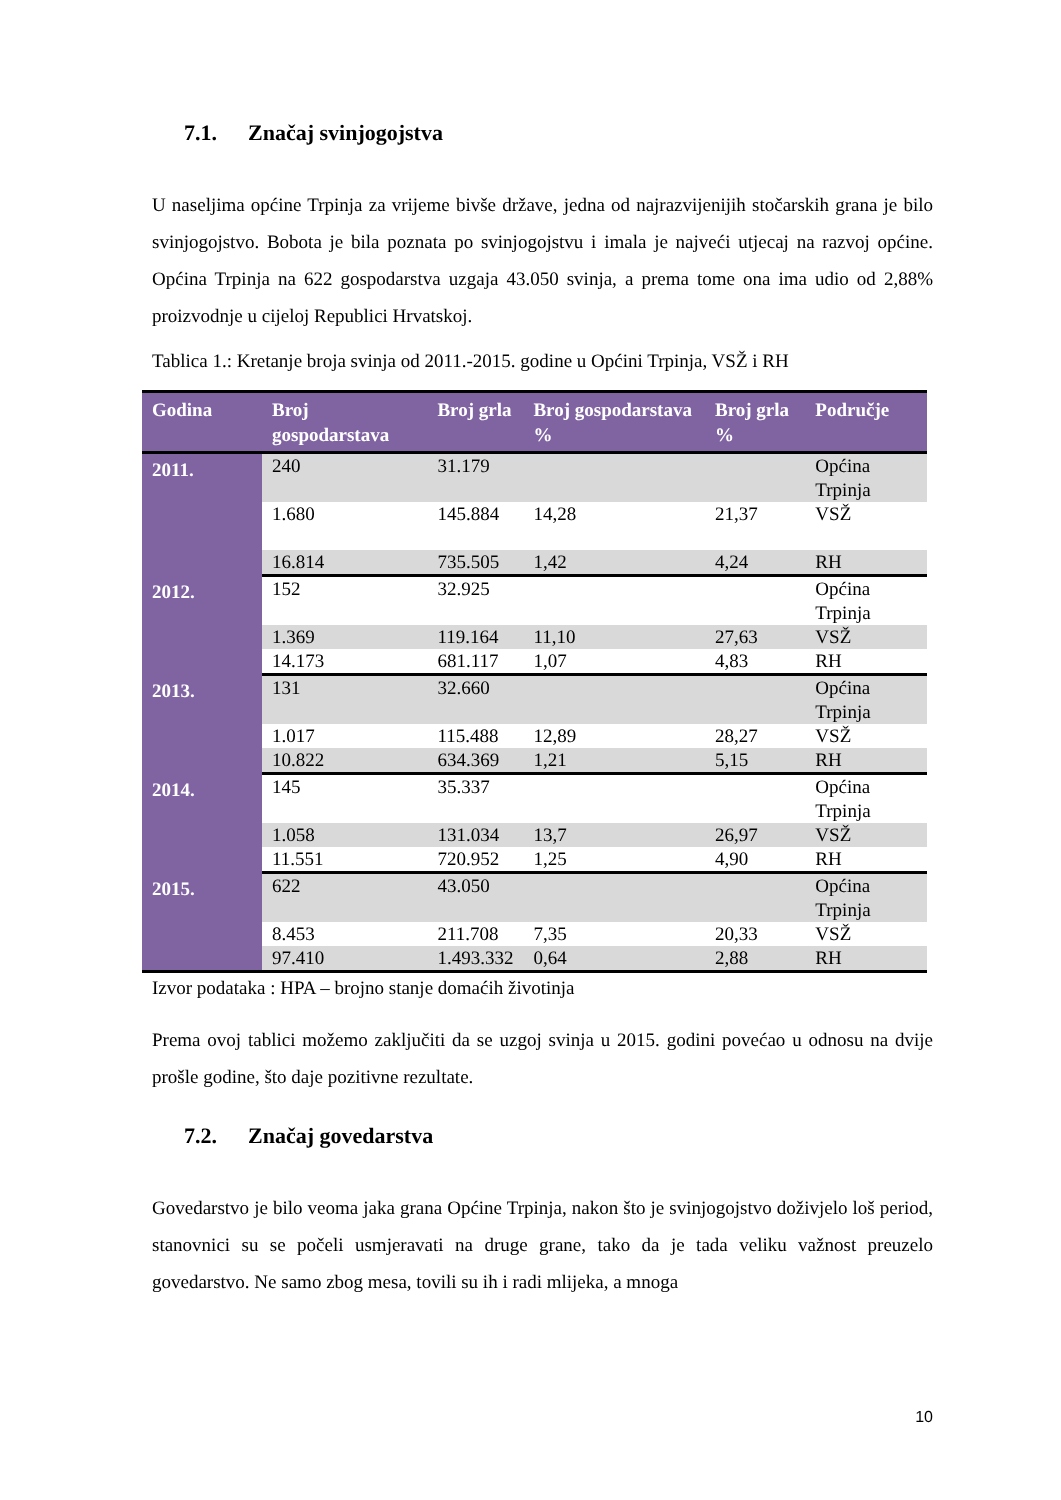7.1. Značaj svinjogojstva
U naseljima općine Trpinja za vrijeme bivše države, jedna od najrazvijenijih stočarskih grana je bilo svinjogojstvo. Bobota je bila poznata po svinjogojstvu i imala je najveći utjecaj na razvoj općine. Općina Trpinja na 622 gospodarstva uzgaja 43.050 svinja, a prema tome ona ima udio od 2,88% proizvodnje u cijeloj Republici Hrvatskoj.
Tablica 1.: Kretanje broja svinja od 2011.-2015. godine u Općini Trpinja, VSŽ i RH
| Godina | Broj gospodarstava | Broj grla | Broj gospodarstava % | Broj grla % | Područje |
| --- | --- | --- | --- | --- | --- |
| 2011. | 240 | 31.179 | | | Općina Trpinja |
| | 1.680 | 145.884 | 14,28 | 21,37 | VSŽ |
| | 16.814 | 735.505 | 1,42 | 4,24 | RH |
| 2012. | 152 | 32.925 | | | Općina Trpinja |
| | 1.369 | 119.164 | 11,10 | 27,63 | VSŽ |
| | 14.173 | 681.117 | 1,07 | 4,83 | RH |
| 2013. | 131 | 32.660 | | | Općina Trpinja |
| | 1.017 | 115.488 | 12,89 | 28,27 | VSŽ |
| | 10.822 | 634.369 | 1,21 | 5,15 | RH |
| 2014. | 145 | 35.337 | | | Općina Trpinja |
| | 1.058 | 131.034 | 13,7 | 26,97 | VSŽ |
| | 11.551 | 720.952 | 1,25 | 4,90 | RH |
| 2015. | 622 | 43.050 | | | Općina Trpinja |
| | 8.453 | 211.708 | 7,35 | 20,33 | VSŽ |
| | 97.410 | 1.493.332 | 0,64 | 2,88 | RH |
Izvor podataka : HPA – brojno stanje domaćih životinja
Prema ovoj tablici možemo zaključiti da se uzgoj svinja u 2015. godini povećao u odnosu na dvije prošle godine, što daje pozitivne rezultate.
7.2. Značaj govedarstva
Govedarstvo je bilo veoma jaka grana Općine Trpinja, nakon što je svinjogojstvo doživjelo loš period, stanovnici su se počeli usmjeravati na druge grane, tako da je tada veliku važnost preuzelo govedarstvo. Ne samo zbog mesa, tovili su ih i radi mlijeka, a mnoga
10